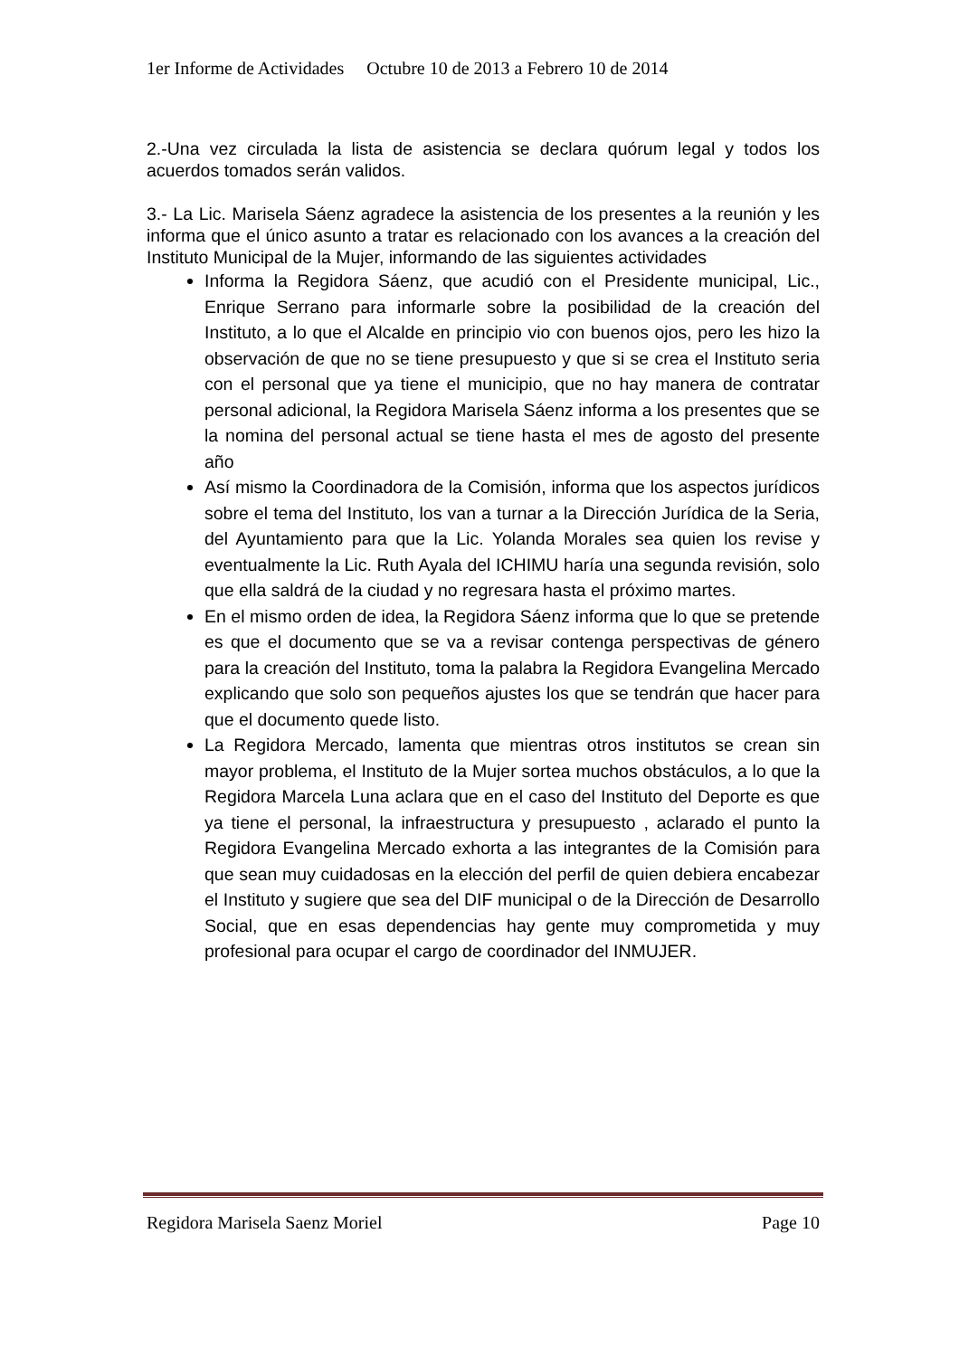1er Informe de Actividades Octubre 10 de 2013 a Febrero 10 de 2014
2.-Una vez circulada la lista de asistencia se declara quórum legal y todos los acuerdos tomados serán validos.
3.- La Lic. Marisela Sáenz agradece la asistencia de los presentes a la reunión y les informa que el único asunto a tratar es relacionado con los avances a la creación del Instituto Municipal de la Mujer, informando de las siguientes actividades
Informa la Regidora Sáenz, que acudió con el Presidente municipal, Lic., Enrique Serrano para informarle sobre la posibilidad de la creación del Instituto, a lo que el Alcalde en principio vio con buenos ojos, pero les hizo la observación de que no se tiene presupuesto y que si se crea el Instituto seria con el personal que ya tiene el municipio, que no hay manera de contratar personal adicional, la Regidora Marisela Sáenz informa a los presentes que se la nomina del personal actual se tiene hasta el mes de agosto del presente año
Así mismo la Coordinadora de la Comisión, informa que los aspectos jurídicos sobre el tema del Instituto, los van a turnar a la Dirección Jurídica de la Seria, del Ayuntamiento para que la Lic. Yolanda Morales sea quien los revise y eventualmente la Lic. Ruth Ayala del ICHIMU haría una segunda revisión, solo que ella saldrá de la ciudad y no regresara hasta el próximo martes.
En el mismo orden de idea, la Regidora Sáenz informa que lo que se pretende es que el documento que se va a revisar contenga perspectivas de género para la creación del Instituto, toma la palabra la Regidora Evangelina Mercado explicando que solo son pequeños ajustes los que se tendrán que hacer para que el documento quede listo.
La Regidora Mercado, lamenta que mientras otros institutos se crean sin mayor problema, el Instituto de la Mujer sortea muchos obstáculos, a lo que la Regidora Marcela Luna aclara que en el caso del Instituto del Deporte es que ya tiene el personal, la infraestructura y presupuesto , aclarado el punto la Regidora Evangelina Mercado exhorta a las integrantes de la Comisión para que sean muy cuidadosas en la elección del perfil de quien debiera encabezar el Instituto y sugiere que sea del DIF municipal o de la Dirección de Desarrollo Social, que en esas dependencias hay gente muy comprometida y muy profesional para ocupar el cargo de coordinador del INMUJER.
Regidora Marisela Saenz Moriel Page 10